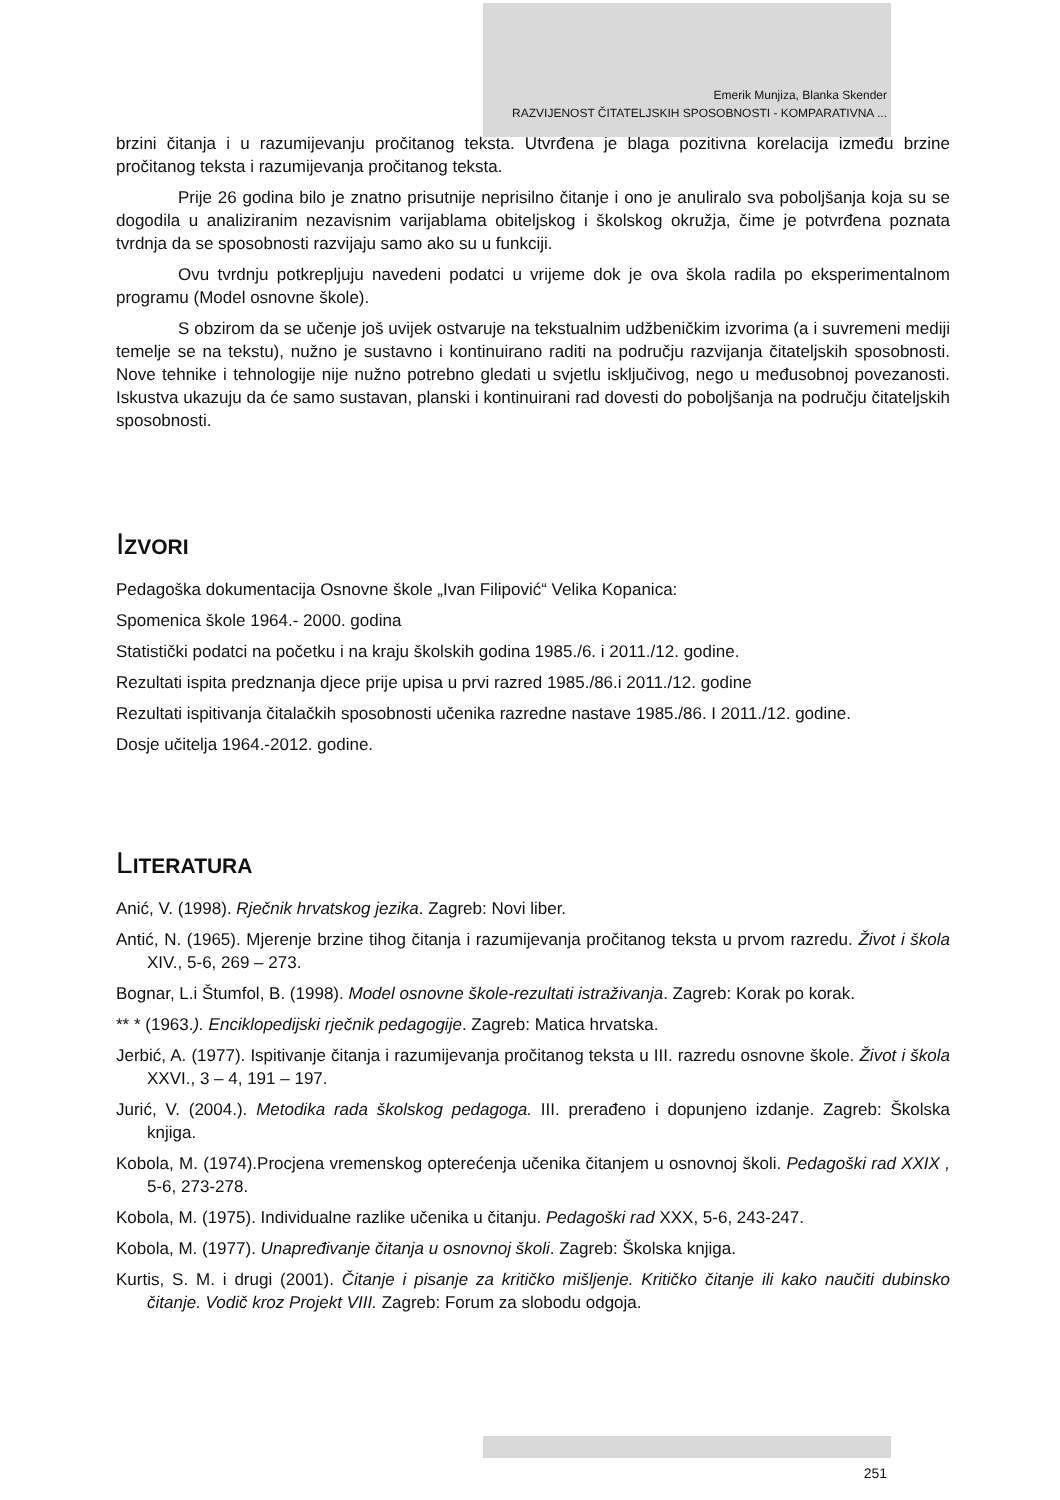Emerik Munjiza, Blanka Skender
RAZVIJENOST ČITATELJSKIH SPOSOBNOSTI - KOMPARATIVNA ...
brzini čitanja i u razumijevanju pročitanog teksta. Utvrđena je blaga pozitivna korelacija između brzine pročitanog teksta i razumijevanja pročitanog teksta.
Prije 26 godina bilo je znatno prisutnije neprisilno čitanje i ono je anuliralo sva poboljšanja koja su se dogodila u analiziranim nezavisnim varijablama obiteljskog i školskog okružja, čime je potvrđena poznata tvrdnja da se sposobnosti razvijaju samo ako su u funkciji.
Ovu tvrdnju potkrepljuju navedeni podatci u vrijeme dok je ova škola radila po eksperimentalnom programu (Model osnovne škole).
S obzirom da se učenje još uvijek ostvaruje na tekstualnim udžbeničkim izvorima (a i suvremeni mediji temelje se na tekstu), nužno je sustavno i kontinuirano raditi na području razvijanja čitateljskih sposobnosti. Nove tehnike i tehnologije nije nužno potrebno gledati u svjetlu isključivog, nego u međusobnoj povezanosti. Iskustva ukazuju da će samo sustavan, planski i kontinuirani rad dovesti do poboljšanja na području čitateljskih sposobnosti.
IZVORI
Pedagoška dokumentacija Osnovne škole „Ivan Filipović“ Velika Kopanica:
Spomenica škole 1964.- 2000. godina
Statistički podatci na početku i na kraju školskih godina 1985./6. i 2011./12. godine.
Rezultati ispita predznanja djece prije upisa u prvi razred 1985./86.i 2011./12. godine
Rezultati ispitivanja čitalačkih sposobnosti učenika razredne nastave 1985./86. I 2011./12. godine.
Dosje učitelja 1964.-2012. godine.
LITERATURA
Anić, V. (1998). Rječnik hrvatskog jezika. Zagreb: Novi liber.
Antić, N. (1965). Mjerenje brzine tihog čitanja i razumijevanja pročitanog teksta u prvom razredu. Život i škola XIV., 5-6, 269 – 273.
Bognar, L.i Štumfol, B. (1998). Model osnovne škole-rezultati istraživanja. Zagreb: Korak po korak.
** * (1963.). Enciklopedijski rječnik pedagogije. Zagreb: Matica hrvatska.
Jerbić, A. (1977). Ispitivanje čitanja i razumijevanja pročitanog teksta u III. razredu osnovne škole. Život i škola XXVI., 3 – 4, 191 – 197.
Jurić, V. (2004.). Metodika rada školskog pedagoga. III. prerađeno i dopunjeno izdanje. Zagreb: Školska knjiga.
Kobola, M. (1974).Procjena vremenskog opterećenja učenika čitanjem u osnovnoj školi. Pedagoški rad XXIX , 5-6, 273-278.
Kobola, M. (1975). Individualne razlike učenika u čitanju. Pedagoški rad XXX, 5-6, 243-247.
Kobola, M. (1977). Unapređivanje čitanja u osnovnoj školi. Zagreb: Školska knjiga.
Kurtis, S. M. i drugi (2001). Čitanje i pisanje za kritičko mišljenje. Kritičko čitanje ili kako naučiti dubinsko čitanje. Vodič kroz Projekt VIII. Zagreb: Forum za slobodu odgoja.
251